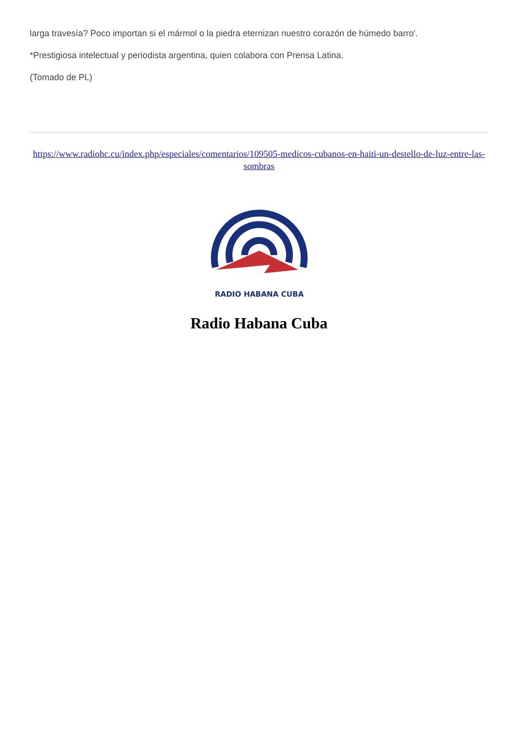larga travesía? Poco importan si el mármol o la piedra eternizan nuestro corazón de húmedo barro'.
*Prestigiosa intelectual y periodista argentina, quien colabora con Prensa Latina.
(Tomado de PL)
https://www.radiohc.cu/index.php/especiales/comentarios/109505-medicos-cubanos-en-haiti-un-destello-de-luz-entre-las-sombras
RADIO HABANA CUBA
Radio Habana Cuba